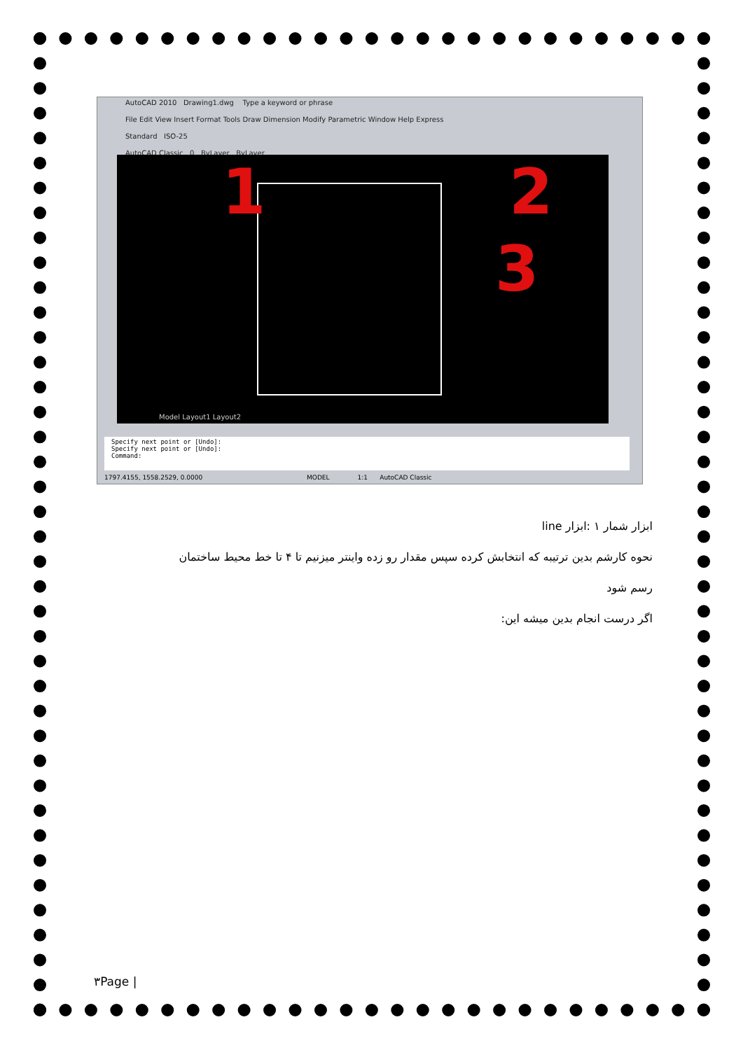AutoCAD 2010 Drawing1.dwg Type a keyword or phrase
File Edit View Insert Format Tools Draw Dimension Modify Parametric Window Help Express
Standard ISO-25
AutoCAD Classic 0 ByLayer ByLayer
1 2
3
Model Layout1 Layout2
Specify next point or [Undo]:
Specify next point or [Undo]:
Command:
1797.4155, 1558.2529, 0.0000 MODEL 1:1 AutoCAD Classic
ابزار شمار ۱ :ابزار line
نحوه کارشم بدین ترتیبه که انتخابش کرده سپس مقدار رو زده واینتر میزنیم تا ۴ تا خط محیط ساختمان رسم شود
اگر درست انجام بدین میشه این:
۳Page |